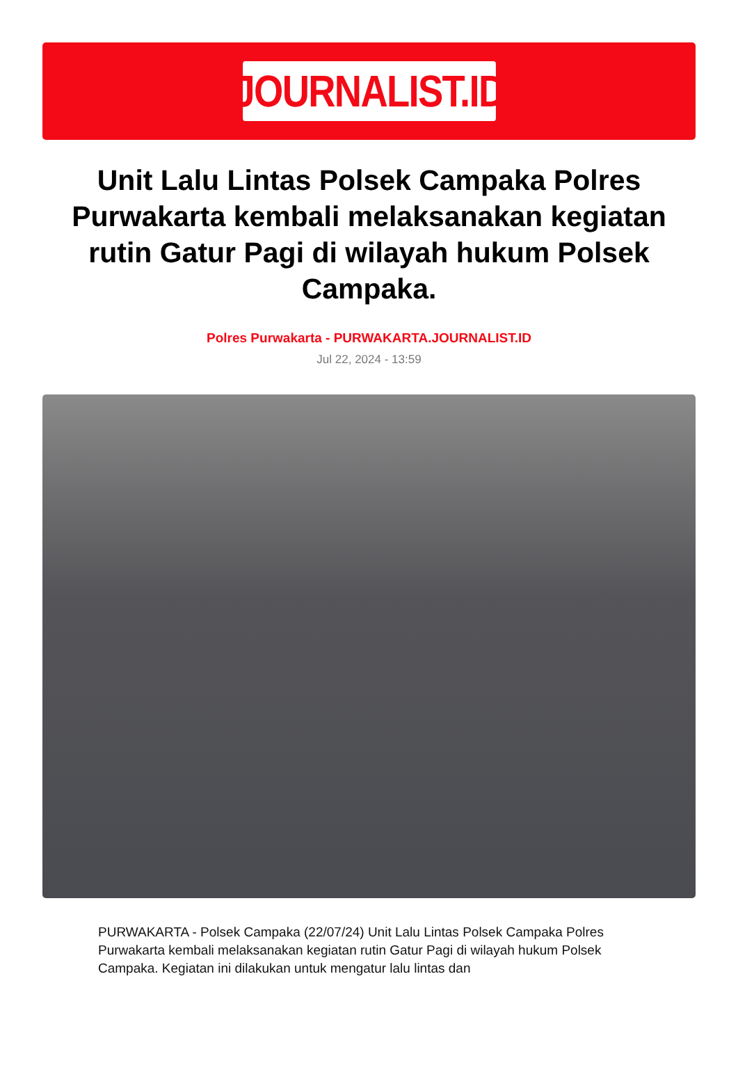JOURNALIST.ID
Unit Lalu Lintas Polsek Campaka Polres Purwakarta kembali melaksanakan kegiatan rutin Gatur Pagi di wilayah hukum Polsek Campaka.
Polres Purwakarta - PURWAKARTA.JOURNALIST.ID
Jul 22, 2024 - 13:59
PURWAKARTA - Polsek Campaka (22/07/24) Unit Lalu Lintas Polsek Campaka Polres Purwakarta kembali melaksanakan kegiatan rutin Gatur Pagi di wilayah hukum Polsek Campaka. Kegiatan ini dilakukan untuk mengatur lalu lintas dan